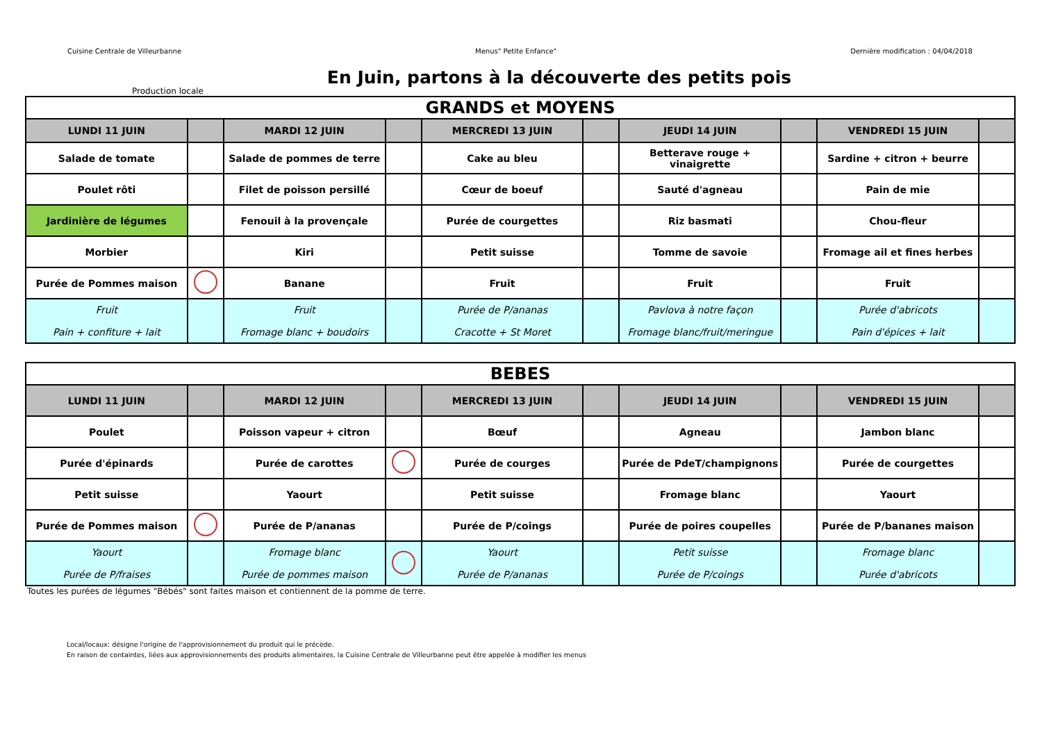Cuisine Centrale de Villeurbanne Menus" Petite Enfance" Dernière modification : 04/04/2018
En Juin, partons à la découverte des petits pois
Production locale
| GRANDS et MOYENS | | | | | | | | | |
| --- | --- | --- | --- | --- | --- | --- | --- | --- | --- |
| LUNDI 11 JUIN | | MARDI 12 JUIN | | MERCREDI 13 JUIN | | JEUDI 14 JUIN | | VENDREDI 15 JUIN | |
| Salade de tomate | | Salade de pommes de terre | | Cake au bleu | | Betterave rouge + vinaigrette | | Sardine + citron + beurre | |
| Poulet rôti | | Filet de poisson persillé | | Cœur de boeuf | | Sauté d'agneau | | Pain de mie | |
| Jardinière de légumes | | Fenouil à la provençale | | Purée de courgettes | | Riz basmati | | Chou-fleur | |
| Morbier | | Kiri | | Petit suisse | | Tomme de savoie | | Fromage ail et fines herbes | |
| Purée de Pommes maison | | Banane | | Fruit | | Fruit | | Fruit | |
| Fruit Pain + confiture + lait | | Fruit Fromage blanc + boudoirs | | Purée de P/ananas Cracotte + St Moret | | Pavlova à notre façon Fromage blanc/fruit/meringue | | Purée d'abricots Pain d'épices + lait | |
| BEBES | | | | | | | | | |
| --- | --- | --- | --- | --- | --- | --- | --- | --- | --- |
| LUNDI 11 JUIN | | MARDI 12 JUIN | | MERCREDI 13 JUIN | | JEUDI 14 JUIN | | VENDREDI 15 JUIN | |
| Poulet | | Poisson vapeur + citron | | Bœuf | | Agneau | | Jambon blanc | |
| Purée d'épinards | | Purée de carottes | | Purée de courges | | Purée de PdeT/champignons | | Purée de courgettes | |
| Petit suisse | | Yaourt | | Petit suisse | | Fromage blanc | | Yaourt | |
| Purée de Pommes maison | | Purée de P/ananas | | Purée de P/coings | | Purée de poires coupelles | | Purée de P/bananes maison | |
| Yaourt Purée de P/fraises | | Fromage blanc Purée de pommes maison | | Yaourt Purée de P/ananas | | Petit suisse Purée de P/coings | | Fromage blanc Purée d'abricots | |
Toutes les purées de légumes "Bébés" sont faites maison et contiennent de la pomme de terre.
Local/locaux: désigne l'origine de l'approvisionnement du produit qui le précède.
En raison de containtes, liées aux approvisionnements des produits alimentaires, la Cuisine Centrale de Villeurbanne peut être appelée à modifier les menus